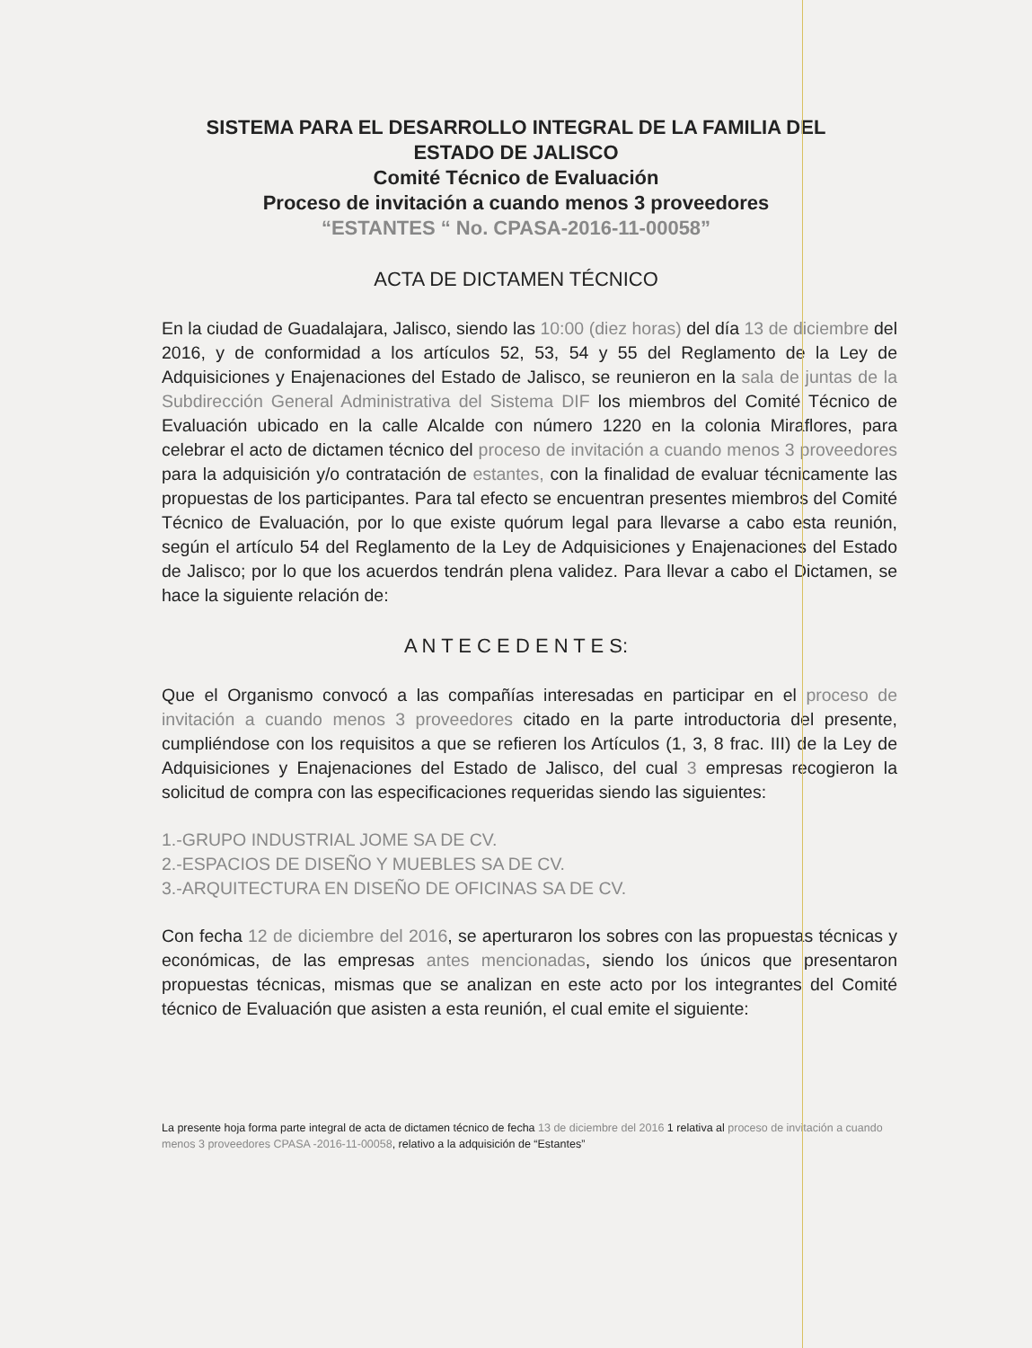SISTEMA PARA EL DESARROLLO INTEGRAL DE LA FAMILIA DEL
ESTADO DE JALISCO
Comité Técnico de Evaluación
Proceso de invitación a cuando menos 3 proveedores
“ESTANTES “ No. CPASA-2016-11-00058”
ACTA DE DICTAMEN TÉCNICO
En la ciudad de Guadalajara, Jalisco, siendo las 10:00 (diez horas) del día 13 de diciembre del 2016, y de conformidad a los artículos 52, 53, 54 y 55 del Reglamento de la Ley de Adquisiciones y Enajenaciones del Estado de Jalisco, se reunieron en la sala de juntas de la Subdirección General Administrativa del Sistema DIF los miembros del Comité Técnico de Evaluación ubicado en la calle Alcalde con número 1220 en la colonia Miraflores, para celebrar el acto de dictamen técnico del proceso de invitación a cuando menos 3 proveedores para la adquisición y/o contratación de estantes, con la finalidad de evaluar técnicamente las propuestas de los participantes. Para tal efecto se encuentran presentes miembros del Comité Técnico de Evaluación, por lo que existe quórum legal para llevarse a cabo esta reunión, según el artículo 54 del Reglamento de la Ley de Adquisiciones y Enajenaciones del Estado de Jalisco; por lo que los acuerdos tendrán plena validez. Para llevar a cabo el Dictamen, se hace la siguiente relación de:
A N T E C E D E N T E S:
Que el Organismo convocó a las compañías interesadas en participar en el proceso de invitación a cuando menos 3 proveedores citado en la parte introductoria del presente, cumpliéndose con los requisitos a que se refieren los Artículos (1, 3, 8 frac. III) de la Ley de Adquisiciones y Enajenaciones del Estado de Jalisco, del cual 3 empresas recogieron la solicitud de compra con las especificaciones requeridas siendo las siguientes:
1.-GRUPO INDUSTRIAL JOME SA DE CV.
2.-ESPACIOS DE DISEÑO Y MUEBLES SA DE CV.
3.-ARQUITECTURA EN DISEÑO DE OFICINAS SA DE CV.
Con fecha 12 de diciembre del 2016, se aperturaron los sobres con las propuestas técnicas y económicas, de las empresas antes mencionadas, siendo los únicos que presentaron propuestas técnicas, mismas que se analizan en este acto por los integrantes del Comité técnico de Evaluación que asisten a esta reunión, el cual emite el siguiente:
La presente hoja forma parte integral de acta de dictamen técnico de fecha 13 de diciembre del 2016 1 relativa al proceso de invitación a cuando menos 3 proveedores CPASA -2016-11-00058, relativo a la adquisición de “Estantes”